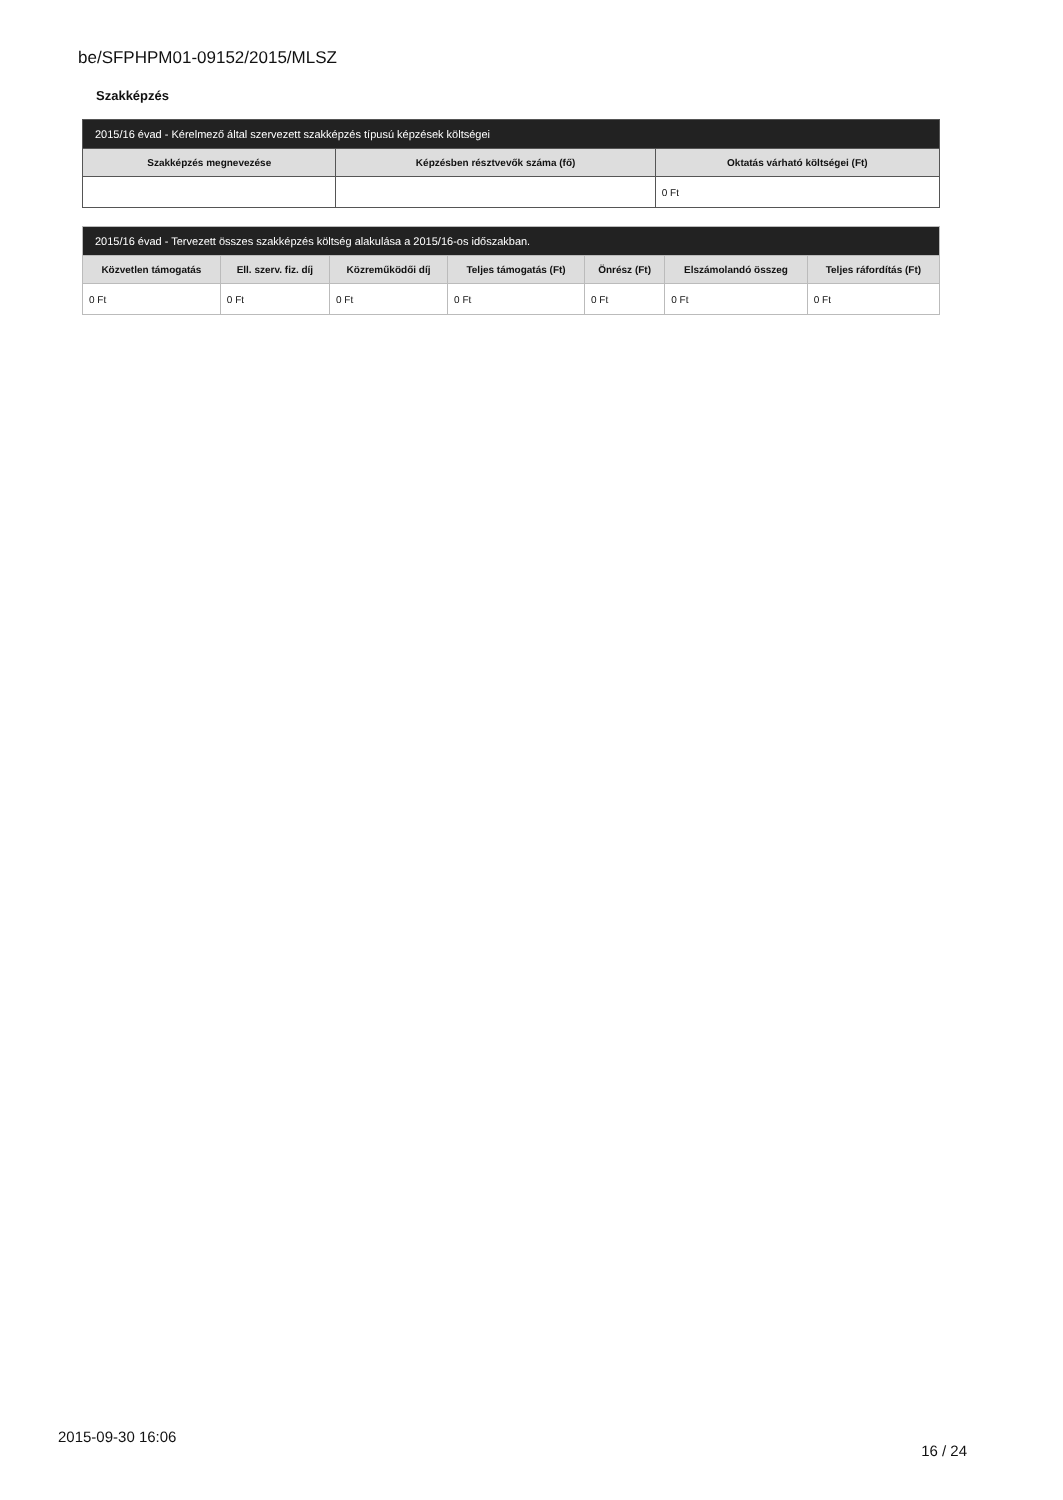be/SFPHPM01-09152/2015/MLSZ
Szakképzés
| 2015/16 évad - Kérelmező által szervezett szakképzés típusú képzések költségei | | |
| --- | --- | --- |
| Szakképzés megnevezése | Képzésben résztvevők száma (fő) | Oktatás várható költségei (Ft) |
| | | 0 Ft |
| 2015/16 évad - Tervezett összes szakképzés költség alakulása a 2015/16-os időszakban. | | | | | | |
| --- | --- | --- | --- | --- | --- | --- |
| Közvetlen támogatás | Ell. szerv. fiz. díj | Közreműködői díj | Teljes támogatás (Ft) | Önrész (Ft) | Elszámolandó összeg | Teljes ráfordítás (Ft) |
| 0 Ft | 0 Ft | 0 Ft | 0 Ft | 0 Ft | 0 Ft | 0 Ft |
2015-09-30 16:06 16 / 24